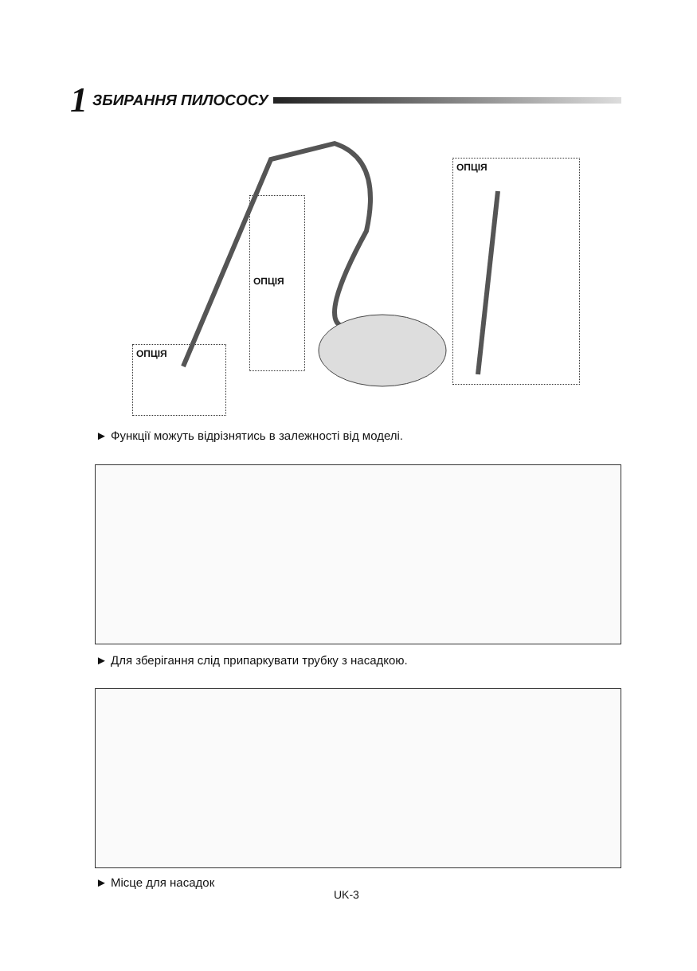1 ЗБИРАННЯ ПИЛОСОСУ
ОПЦІЯ
ОПЦІЯ
ОПЦІЯ
► Функції можуть відрізнятись в залежності від моделі.
► Для зберігання слід припаркувати трубку з насадкою.
► Місце для насадок
UK-3